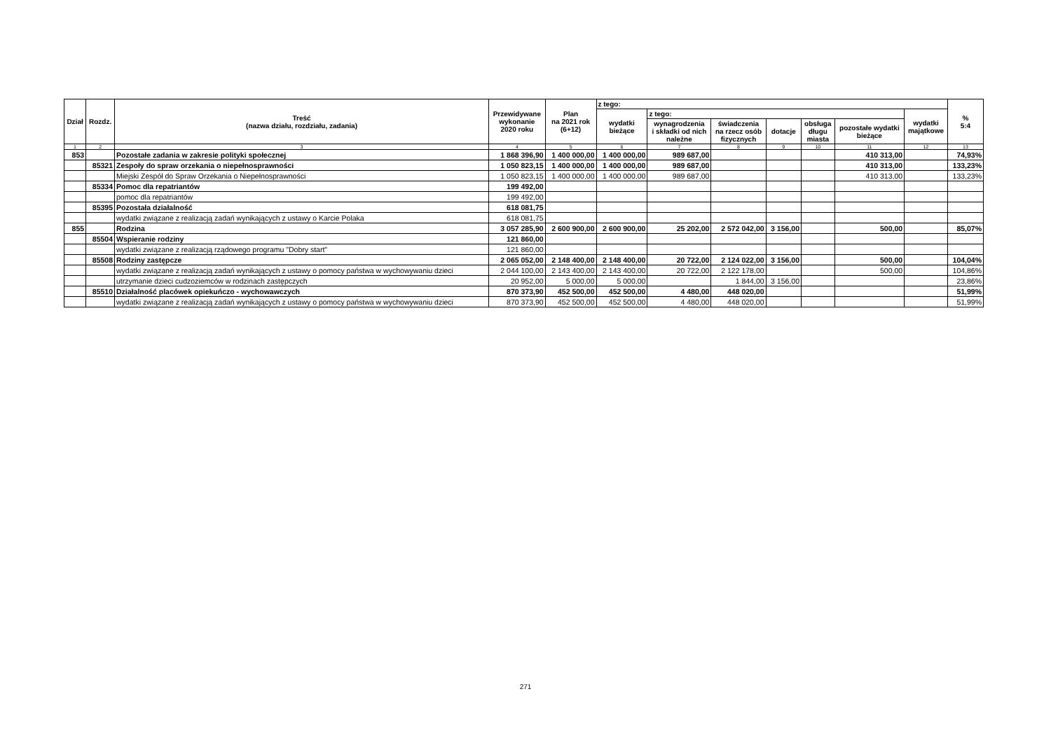| Dział | Rozdz. | Treść (nazwa działu, rozdziału, zadania) | Przewidywane wykonanie 2020 roku | Plan na 2021 rok (6+12) | z tego: | | | | | | | % 5:4 |
| --- | --- | --- | --- | --- | --- | --- | --- | --- | --- | --- | --- | --- |
| | | | | | wydatki bieżące | z tego: | | | | | wydatki majątkowe | |
| | | | | | | wynagrodzenia i składki od nich należne | świadczenia na rzecz osób fizycznych | dotacje | obsługa długu miasta | pozostałe wydatki bieżące | | |
| 1 | 2 | 3 | 4 | 5 | 6 | 7 | 8 | 9 | 10 | 11 | 12 | 13 |
| 853 | | Pozostałe zadania w zakresie polityki społecznej | 1 868 396,90 | 1 400 000,00 | 1 400 000,00 | 989 687,00 | | | | 410 313,00 | | 74,93% |
| | 85321 | Zespoły do spraw orzekania o niepełnosprawności | 1 050 823,15 | 1 400 000,00 | 1 400 000,00 | 989 687,00 | | | | 410 313,00 | | 133,23% |
| | | Miejski Zespół do Spraw Orzekania o Niepełnosprawności | 1 050 823,15 | 1 400 000,00 | 1 400 000,00 | 989 687,00 | | | | 410 313,00 | | 133,23% |
| | 85334 | Pomoc dla repatriantów | 199 492,00 | | | | | | | | | |
| | | pomoc dla repatriantów | 199 492,00 | | | | | | | | | |
| | 85395 | Pozostała działalność | 618 081,75 | | | | | | | | | |
| | | wydatki związane z realizacją zadań wynikających z ustawy o Karcie Polaka | 618 081,75 | | | | | | | | | |
| 855 | | Rodzina | 3 057 285,90 | 2 600 900,00 | 2 600 900,00 | 25 202,00 | 2 572 042,00 | 3 156,00 | | 500,00 | | 85,07% |
| | 85504 | Wspieranie rodziny | 121 860,00 | | | | | | | | | |
| | | wydatki związane z realizacją rządowego programu "Dobry start" | 121 860,00 | | | | | | | | | |
| | 85508 | Rodziny zastępcze | 2 065 052,00 | 2 148 400,00 | 2 148 400,00 | 20 722,00 | 2 124 022,00 | 3 156,00 | | 500,00 | | 104,04% |
| | | wydatki związane z realizacją zadań wynikających z ustawy o pomocy państwa w wychowywaniu dzieci | 2 044 100,00 | 2 143 400,00 | 2 143 400,00 | 20 722,00 | 2 122 178,00 | | | 500,00 | | 104,86% |
| | | utrzymanie dzieci cudzoziemców w rodzinach zastępczych | 20 952,00 | 5 000,00 | 5 000,00 | | 1 844,00 | 3 156,00 | | | | 23,86% |
| | 85510 | Działalność placówek opiekuńczo - wychowawczych | 870 373,90 | 452 500,00 | 452 500,00 | 4 480,00 | 448 020,00 | | | | | 51,99% |
| | | wydatki związane z realizacją zadań wynikających z ustawy o pomocy państwa w wychowywaniu dzieci | 870 373,90 | 452 500,00 | 452 500,00 | 4 480,00 | 448 020,00 | | | | | 51,99% |
271